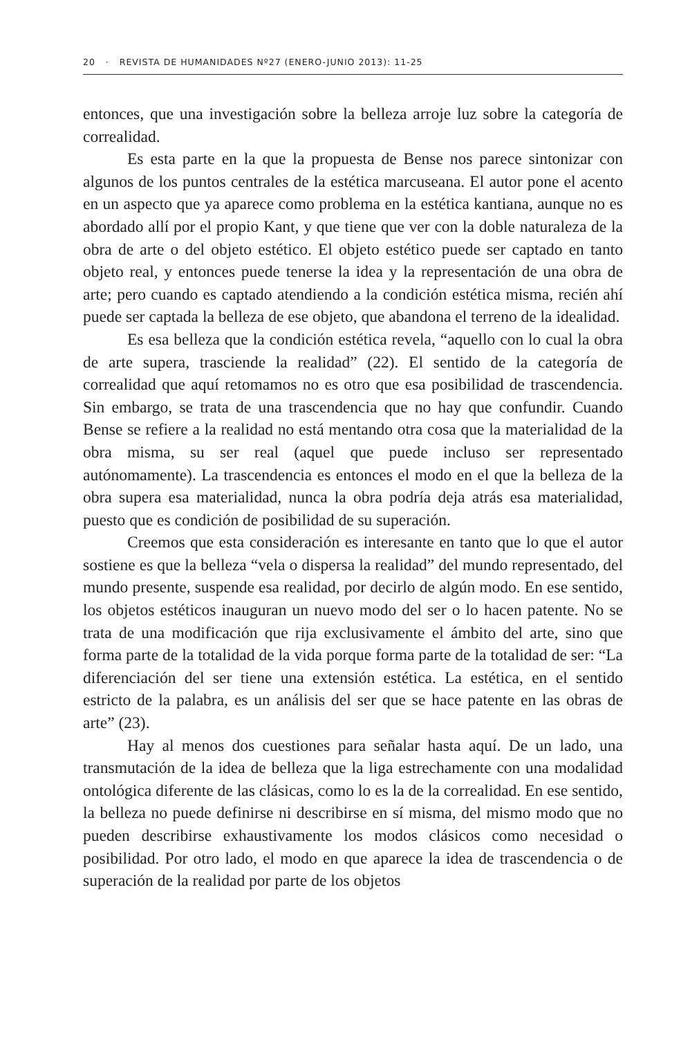20 · REVISTA DE HUMANIDADES Nº27 (ENERO-JUNIO 2013): 11-25
entonces, que una investigación sobre la belleza arroje luz sobre la categoría de correalidad.
Es esta parte en la que la propuesta de Bense nos parece sintonizar con algunos de los puntos centrales de la estética marcuseana. El autor pone el acento en un aspecto que ya aparece como problema en la estética kantiana, aunque no es abordado allí por el propio Kant, y que tiene que ver con la doble naturaleza de la obra de arte o del objeto estético. El objeto estético puede ser captado en tanto objeto real, y entonces puede tenerse la idea y la representación de una obra de arte; pero cuando es captado atendiendo a la condición estética misma, recién ahí puede ser captada la belleza de ese objeto, que abandona el terreno de la idealidad.
Es esa belleza que la condición estética revela, “aquello con lo cual la obra de arte supera, trasciende la realidad” (22). El sentido de la categoría de correalidad que aquí retomamos no es otro que esa posibilidad de trascendencia. Sin embargo, se trata de una trascendencia que no hay que confundir. Cuando Bense se refiere a la realidad no está mentando otra cosa que la materialidad de la obra misma, su ser real (aquel que puede incluso ser representado autónomamente). La trascendencia es entonces el modo en el que la belleza de la obra supera esa materialidad, nunca la obra podría deja atrás esa materialidad, puesto que es condición de posibilidad de su superación.
Creemos que esta consideración es interesante en tanto que lo que el autor sostiene es que la belleza “vela o dispersa la realidad” del mundo representado, del mundo presente, suspende esa realidad, por decirlo de algún modo. En ese sentido, los objetos estéticos inauguran un nuevo modo del ser o lo hacen patente. No se trata de una modificación que rija exclusivamente el ámbito del arte, sino que forma parte de la totalidad de la vida porque forma parte de la totalidad de ser: “La diferenciación del ser tiene una extensión estética. La estética, en el sentido estricto de la palabra, es un análisis del ser que se hace patente en las obras de arte” (23).
Hay al menos dos cuestiones para señalar hasta aquí. De un lado, una transmutación de la idea de belleza que la liga estrechamente con una modalidad ontológica diferente de las clásicas, como lo es la de la correalidad. En ese sentido, la belleza no puede definirse ni describirse en sí misma, del mismo modo que no pueden describirse exhaustivamente los modos clásicos como necesidad o posibilidad. Por otro lado, el modo en que aparece la idea de trascendencia o de superación de la realidad por parte de los objetos